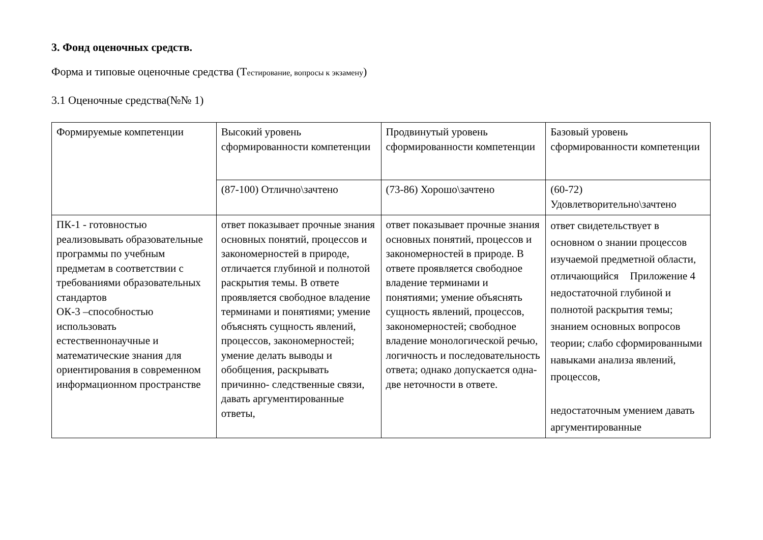3. Фонд оценочных средств.
Форма и типовые оценочные средства (Тестирование, вопросы к экзамену)
3.1 Оценочные средства(№№ 1)
| Формируемые компетенции | Высокий уровень сформированности компетенции | Продвинутый уровень сформированности компетенции | Базовый уровень сформированности компетенции |
| | (87-100) Отлично\зачтено | (73-86) Хорошо\зачтено | (60-72) Удовлетворительно\зачтено |
| ПК-1 - готовностью реализовывать образовательные программы по учебным предметам в соответствии с требованиями образовательных стандартов ОК-3 –способностью использовать естественнонаучные и математические знания для ориентирования в современном информационном пространстве | ответ показывает прочные знания основных понятий, процессов и закономерностей в природе, отличается глубиной и полнотой раскрытия темы. В ответе проявляется свободное владение терминами и понятиями; умение объяснять сущность явлений, процессов, закономерностей; умение делать выводы и обобщения, раскрывать причинно- следственные связи, давать аргументированные ответы, | ответ показывает прочные знания основных понятий, процессов и закономерностей в природе. В ответе проявляется свободное владение терминами и понятиями; умение объяснять сущность явлений, процессов, закономерностей; свободное владение монологической речью, логичность и последовательность ответа; однако допускается одна-две неточности в ответе. | ответ свидетельствует в основном о знании процессов изучаемой предметной области, Приложение 4 отличающийся недостаточной глубиной и полнотой раскрытия темы; знанием основных вопросов теории; слабо сформированными навыками анализа явлений, процессов, недостаточным умением давать аргументированные |